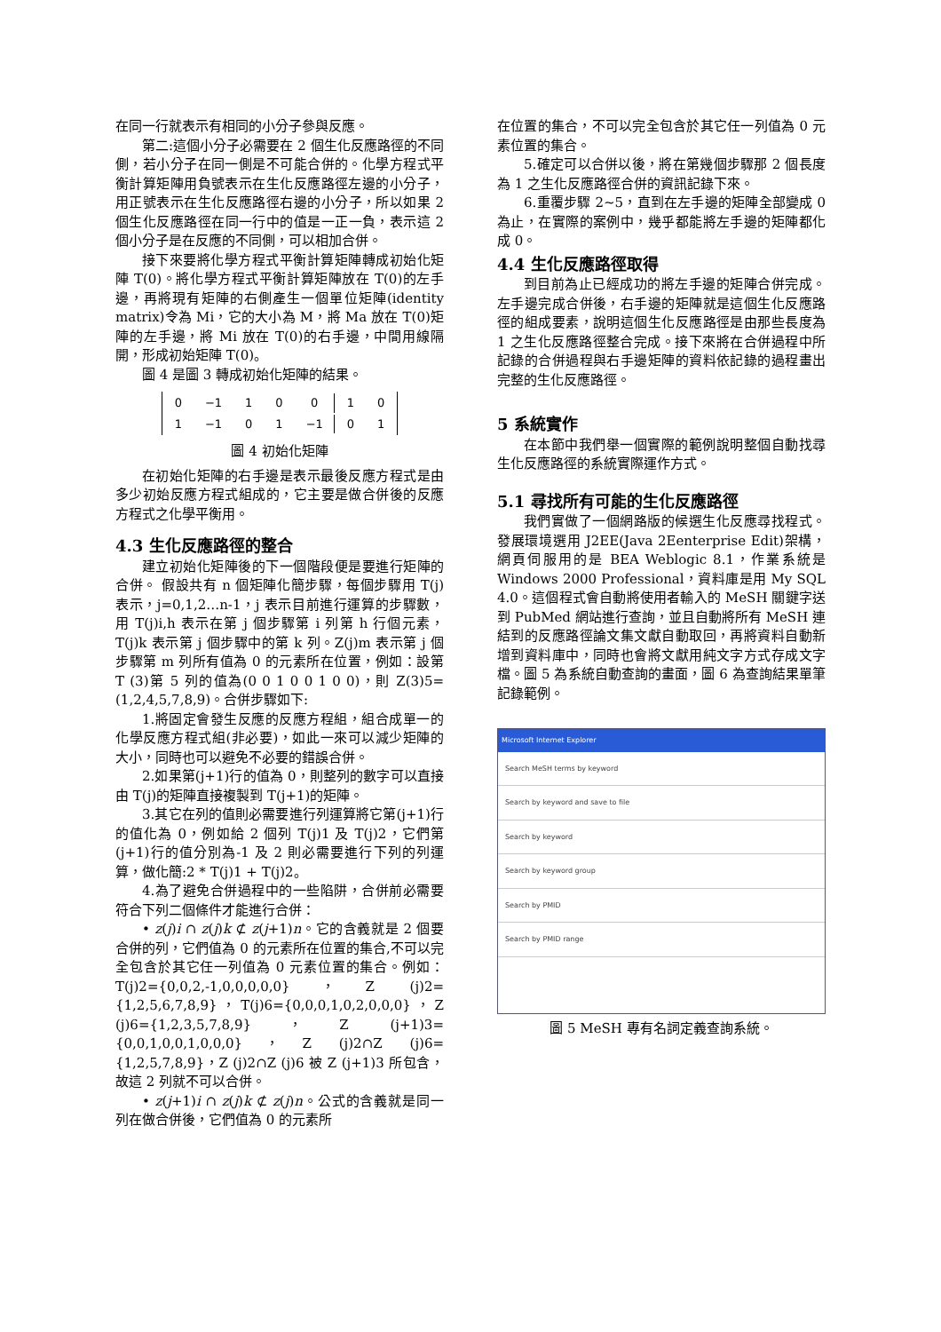在同一行就表示有相同的小分子參與反應。
第二:這個小分子必需要在 2 個生化反應路徑的不同側，若小分子在同一側是不可能合併的。化學方程式平衡計算矩陣用負號表示在生化反應路徑左邊的小分子，用正號表示在生化反應路徑右邊的小分子，所以如果 2 個生化反應路徑在同一行中的值是一正一負，表示這 2 個小分子是在反應的不同側，可以相加合併。
接下來要將化學方程式平衡計算矩陣轉成初始化矩陣 T(0)。將化學方程式平衡計算矩陣放在 T(0)的左手邊，再將現有矩陣的右側產生一個單位矩陣(identity matrix)令為 Mi，它的大小為 M，將 Ma 放在 T(0)矩陣的左手邊，將 Mi 放在 T(0)的右手邊，中間用線隔開，形成初始矩陣 T(0)。
圖 4 是圖 3 轉成初始化矩陣的結果。
| 0 | −1 | 1 | 0 | 0 | 1 | 0 |
| 1 | −1 | 0 | 1 | −1 | 0 | 1 |
圖 4 初始化矩陣
在初始化矩陣的右手邊是表示最後反應方程式是由多少初始反應方程式組成的，它主要是做合併後的反應方程式之化學平衡用。
4.3 生化反應路徑的整合
建立初始化矩陣後的下一個階段便是要進行矩陣的合併。 假設共有 n 個矩陣化簡步驟，每個步驟用 T(j)表示，j=0,1,2…n-1，j 表示目前進行運算的步驟數，用 T(j)i,h 表示在第 j 個步驟第 i 列第 h 行個元素，T(j)k 表示第 j 個步驟中的第 k 列。Z(j)m 表示第 j 個步驟第 m 列所有值為 0 的元素所在位置，例如：設第 T (3)第 5 列的值為(0 0 1 0 0 1 0 0)，則 Z(3)5=(1,2,4,5,7,8,9)。合併步驟如下:
1.將固定會發生反應的反應方程組，組合成單一的化學反應方程式組(非必要)，如此一來可以減少矩陣的大小，同時也可以避免不必要的錯誤合併。
2.如果第(j+1)行的值為 0，則整列的數字可以直接由 T(j)的矩陣直接複製到 T(j+1)的矩陣。
3.其它在列的值則必需要進行列運算將它第(j+1)行的值化為 0，例如給 2 個列 T(j)1 及 T(j)2，它們第(j+1)行的值分別為-1 及 2 則必需要進行下列的列運算，做化簡:2 * T(j)1 + T(j)2。
4.為了避免合併過程中的一些陷阱，合併前必需要符合下列二個條件才能進行合併：
• z(j)i ∩ z(j)k ⊄ z(j+1)n。它的含義就是 2 個要合併的列，它們值為 0 的元素所在位置的集合,不可以完全包含於其它任一列值為 0 元素位置的集合。例如：T(j)2={0,0,2,-1,0,0,0,0,0}，Z (j)2={1,2,5,6,7,8,9}，T(j)6={0,0,0,1,0,2,0,0,0}，Z (j)6={1,2,3,5,7,8,9}，Z (j+1)3={0,0,1,0,0,1,0,0,0}，Z (j)2∩Z (j)6={1,2,5,7,8,9}，Z (j)2∩Z (j)6 被 Z (j+1)3 所包含，故這 2 列就不可以合併。
• z(j+1)i ∩ z(j)k ⊄ z(j)n。公式的含義就是同一列在做合併後，它們值為 0 的元素所
在位置的集合，不可以完全包含於其它任一列值為 0 元素位置的集合。
5.確定可以合併以後，將在第幾個步驟那 2 個長度為 1 之生化反應路徑合併的資訊記錄下來。
6.重覆步驟 2~5，直到在左手邊的矩陣全部變成 0 為止，在實際的案例中，幾乎都能將左手邊的矩陣都化成 0。
4.4 生化反應路徑取得
到目前為止已經成功的將左手邊的矩陣合併完成。左手邊完成合併後，右手邊的矩陣就是這個生化反應路徑的組成要素，說明這個生化反應路徑是由那些長度為 1 之生化反應路徑整合完成。接下來將在合併過程中所記錄的合併過程與右手邊矩陣的資料依記錄的過程畫出完整的生化反應路徑。
5 系統實作
在本節中我們舉一個實際的範例說明整個自動找尋生化反應路徑的系統實際運作方式。
5.1 尋找所有可能的生化反應路徑
我們實做了一個網路版的候選生化反應尋找程式。發展環境選用 J2EE(Java 2Eenterprise Edit)架構，網頁伺服用的是 BEA Weblogic 8.1，作業系統是 Windows 2000 Professional，資料庫是用 My SQL 4.0。這個程式會自動將使用者輸入的 MeSH 關鍵字送到 PubMed 網站進行查詢，並且自動將所有 MeSH 連結到的反應路徑論文集文獻自動取回，再將資料自動新增到資料庫中，同時也會將文獻用純文字方式存成文字檔。圖 5 為系統自動查詢的畫面，圖 6 為查詢結果單筆記錄範例。
Microsoft Internet Explorer
Search MeSH terms by keyword
Search by keyword and save to file
Search by keyword
Search by keyword group
Search by PMID
Search by PMID range
圖 5 MeSH 專有名詞定義查詢系統。